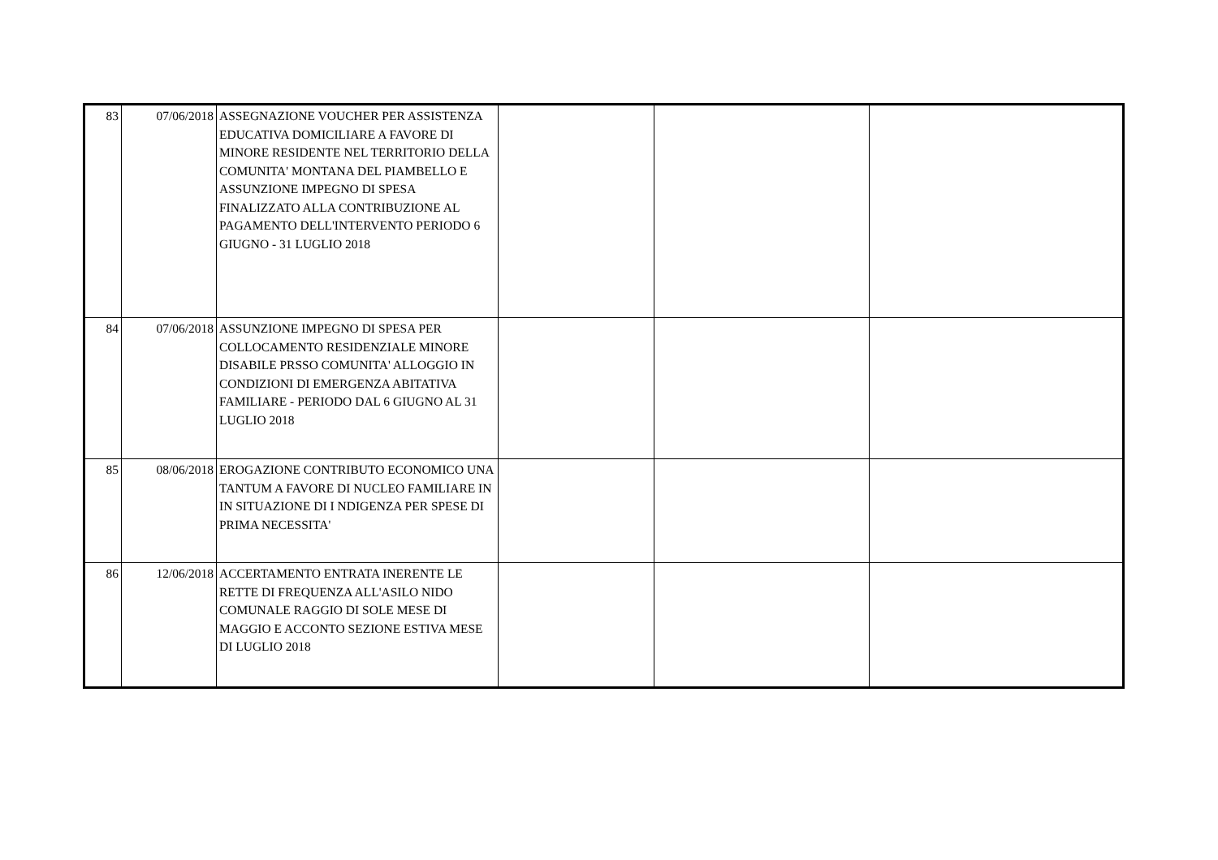| 83 | 07/06/2018 | ASSEGNAZIONE VOUCHER PER ASSISTENZA EDUCATIVA DOMICILIARE A FAVORE DI MINORE RESIDENTE NEL TERRITORIO DELLA COMUNITA' MONTANA DEL PIAMBELLO E ASSUNZIONE IMPEGNO DI SPESA FINALIZZATO ALLA CONTRIBUZIONE AL PAGAMENTO DELL'INTERVENTO PERIODO 6 GIUGNO - 31 LUGLIO 2018 | | | |
| 84 | 07/06/2018 | ASSUNZIONE IMPEGNO DI SPESA PER COLLOCAMENTO RESIDENZIALE MINORE DISABILE PRSSO COMUNITA' ALLOGGIO IN CONDIZIONI DI EMERGENZA ABITATIVA FAMILIARE - PERIODO DAL 6 GIUGNO AL 31 LUGLIO 2018 | | | |
| 85 | 08/06/2018 | EROGAZIONE CONTRIBUTO ECONOMICO UNA TANTUM A FAVORE DI NUCLEO FAMILIARE IN IN SITUAZIONE DI I NDIGENZA PER SPESE DI PRIMA NECESSITA' | | | |
| 86 | 12/06/2018 | ACCERTAMENTO ENTRATA INERENTE LE RETTE DI FREQUENZA ALL'ASILO NIDO COMUNALE RAGGIO DI SOLE MESE DI MAGGIO E ACCONTO SEZIONE ESTIVA MESE DI LUGLIO 2018 | | | |